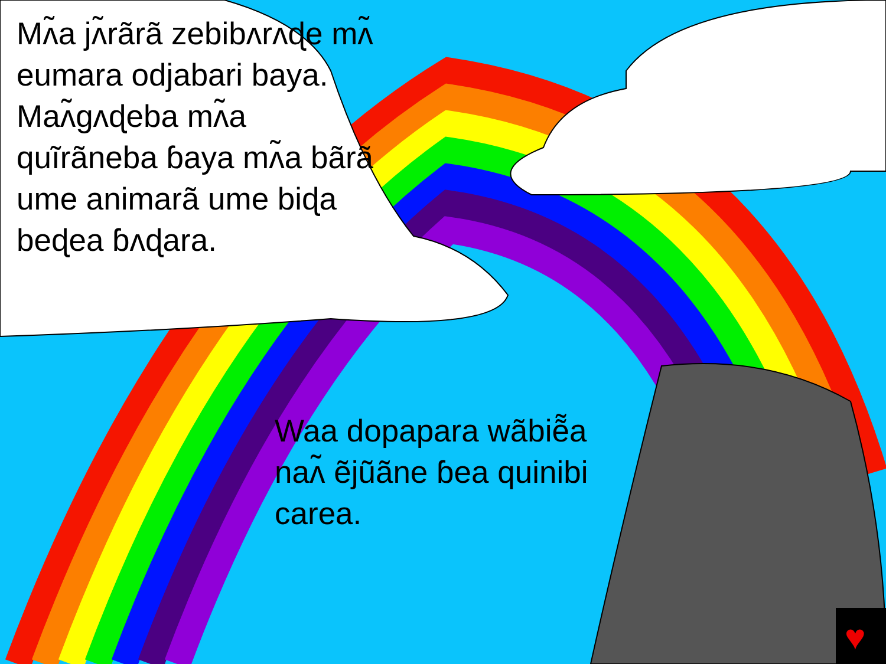♥
Mʌ̃a jʌ̃rãrã zebibʌrʌɖe mʌ̃ eumara odjabari baya. Maʌ̃gʌɖeba mʌ̃a quĩrãneba ɓaya mʌ̃a bãrã ume animarã ume biɖa beɖea ɓʌɖara.
Waa dopapara wãbiẽ̃a naʌ̃ ẽjũãne ɓea quinibi carea.